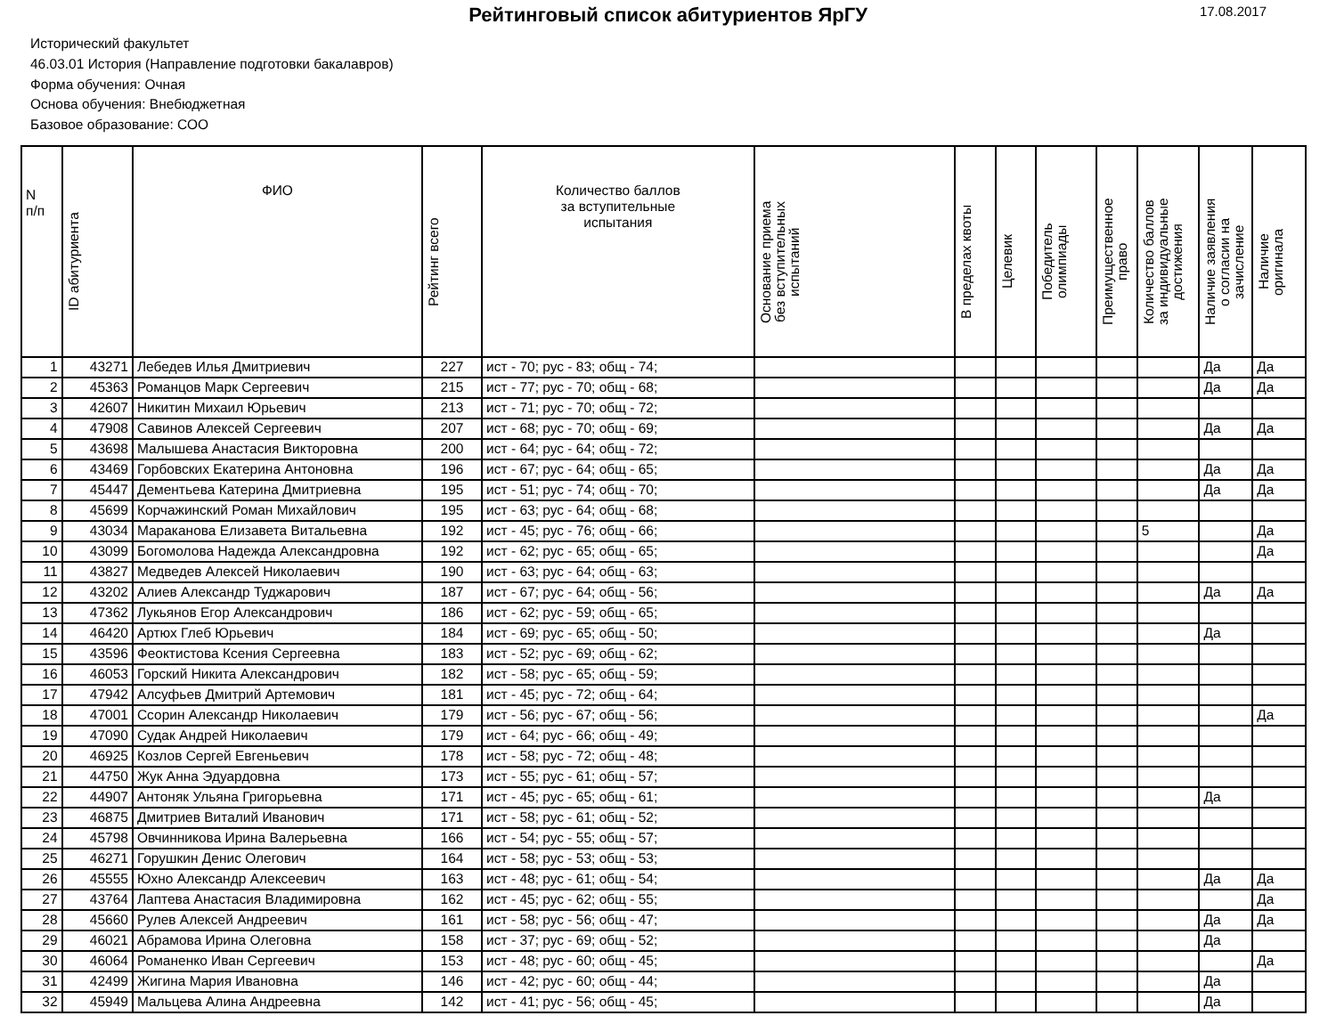Рейтинговый список абитуриентов ЯрГУ
17.08.2017
Исторический факультет
46.03.01 История (Направление подготовки бакалавров)
Форма обучения: Очная
Основа обучения: Внебюджетная
Базовое образование: СОО
| N п/п | ID абитуриента | ФИО | Рейтинг всего | Количество баллов за вступительные испытания | Основание приема без вступительных испытаний | В пределах квоты | Целевик | Победитель олимпиады | Преимущественное право | Количество баллов за индивидуальные достижения | Наличие заявления о согласии на зачисление | Наличие оригинала |
| --- | --- | --- | --- | --- | --- | --- | --- | --- | --- | --- | --- | --- |
| 1 | 43271 | Лебедев Илья Дмитриевич | 227 | ист - 70; рус - 83; общ - 74; | | | | | | | Да | Да |
| 2 | 45363 | Романцов Марк Сергеевич | 215 | ист - 77; рус - 70; общ - 68; | | | | | | | Да | Да |
| 3 | 42607 | Никитин Михаил Юрьевич | 213 | ист - 71; рус - 70; общ - 72; | | | | | | | | |
| 4 | 47908 | Савинов Алексей Сергеевич | 207 | ист - 68; рус - 70; общ - 69; | | | | | | | Да | Да |
| 5 | 43698 | Малышева Анастасия Викторовна | 200 | ист - 64; рус - 64; общ - 72; | | | | | | | | |
| 6 | 43469 | Горбовских Екатерина Антоновна | 196 | ист - 67; рус - 64; общ - 65; | | | | | | | Да | Да |
| 7 | 45447 | Дементьева Катерина Дмитриевна | 195 | ист - 51; рус - 74; общ - 70; | | | | | | | Да | Да |
| 8 | 45699 | Корчажинский Роман Михайлович | 195 | ист - 63; рус - 64; общ - 68; | | | | | | | | |
| 9 | 43034 | Мараканова Елизавета Витальевна | 192 | ист - 45; рус - 76; общ - 66; | | | | | | 5 | | Да |
| 10 | 43099 | Богомолова Надежда Александровна | 192 | ист - 62; рус - 65; общ - 65; | | | | | | | | Да |
| 11 | 43827 | Медведев Алексей Николаевич | 190 | ист - 63; рус - 64; общ - 63; | | | | | | | | |
| 12 | 43202 | Алиев Александр Туджарович | 187 | ист - 67; рус - 64; общ - 56; | | | | | | | Да | Да |
| 13 | 47362 | Лукьянов Егор Александрович | 186 | ист - 62; рус - 59; общ - 65; | | | | | | | | |
| 14 | 46420 | Артюх Глеб Юрьевич | 184 | ист - 69; рус - 65; общ - 50; | | | | | | | Да | |
| 15 | 43596 | Феоктистова Ксения Сергеевна | 183 | ист - 52; рус - 69; общ - 62; | | | | | | | | |
| 16 | 46053 | Горский Никита Александрович | 182 | ист - 58; рус - 65; общ - 59; | | | | | | | | |
| 17 | 47942 | Алсуфьев Дмитрий Артемович | 181 | ист - 45; рус - 72; общ - 64; | | | | | | | | |
| 18 | 47001 | Ссорин Александр Николаевич | 179 | ист - 56; рус - 67; общ - 56; | | | | | | | | Да |
| 19 | 47090 | Судак Андрей Николаевич | 179 | ист - 64; рус - 66; общ - 49; | | | | | | | | |
| 20 | 46925 | Козлов Сергей Евгеньевич | 178 | ист - 58; рус - 72; общ - 48; | | | | | | | | |
| 21 | 44750 | Жук Анна Эдуардовна | 173 | ист - 55; рус - 61; общ - 57; | | | | | | | | |
| 22 | 44907 | Антоняк Ульяна Григорьевна | 171 | ист - 45; рус - 65; общ - 61; | | | | | | | Да | |
| 23 | 46875 | Дмитриев Виталий Иванович | 171 | ист - 58; рус - 61; общ - 52; | | | | | | | | |
| 24 | 45798 | Овчинникова Ирина Валерьевна | 166 | ист - 54; рус - 55; общ - 57; | | | | | | | | |
| 25 | 46271 | Горушкин Денис Олегович | 164 | ист - 58; рус - 53; общ - 53; | | | | | | | | |
| 26 | 45555 | Юхно Александр Алексеевич | 163 | ист - 48; рус - 61; общ - 54; | | | | | | | Да | Да |
| 27 | 43764 | Лаптева Анастасия Владимировна | 162 | ист - 45; рус - 62; общ - 55; | | | | | | | | Да |
| 28 | 45660 | Рулев Алексей Андреевич | 161 | ист - 58; рус - 56; общ - 47; | | | | | | | Да | Да |
| 29 | 46021 | Абрамова Ирина Олеговна | 158 | ист - 37; рус - 69; общ - 52; | | | | | | | Да | |
| 30 | 46064 | Романенко Иван Сергеевич | 153 | ист - 48; рус - 60; общ - 45; | | | | | | | | Да |
| 31 | 42499 | Жигина Мария Ивановна | 146 | ист - 42; рус - 60; общ - 44; | | | | | | | Да | |
| 32 | 45949 | Мальцева Алина Андреевна | 142 | ист - 41; рус - 56; общ - 45; | | | | | | | Да | |